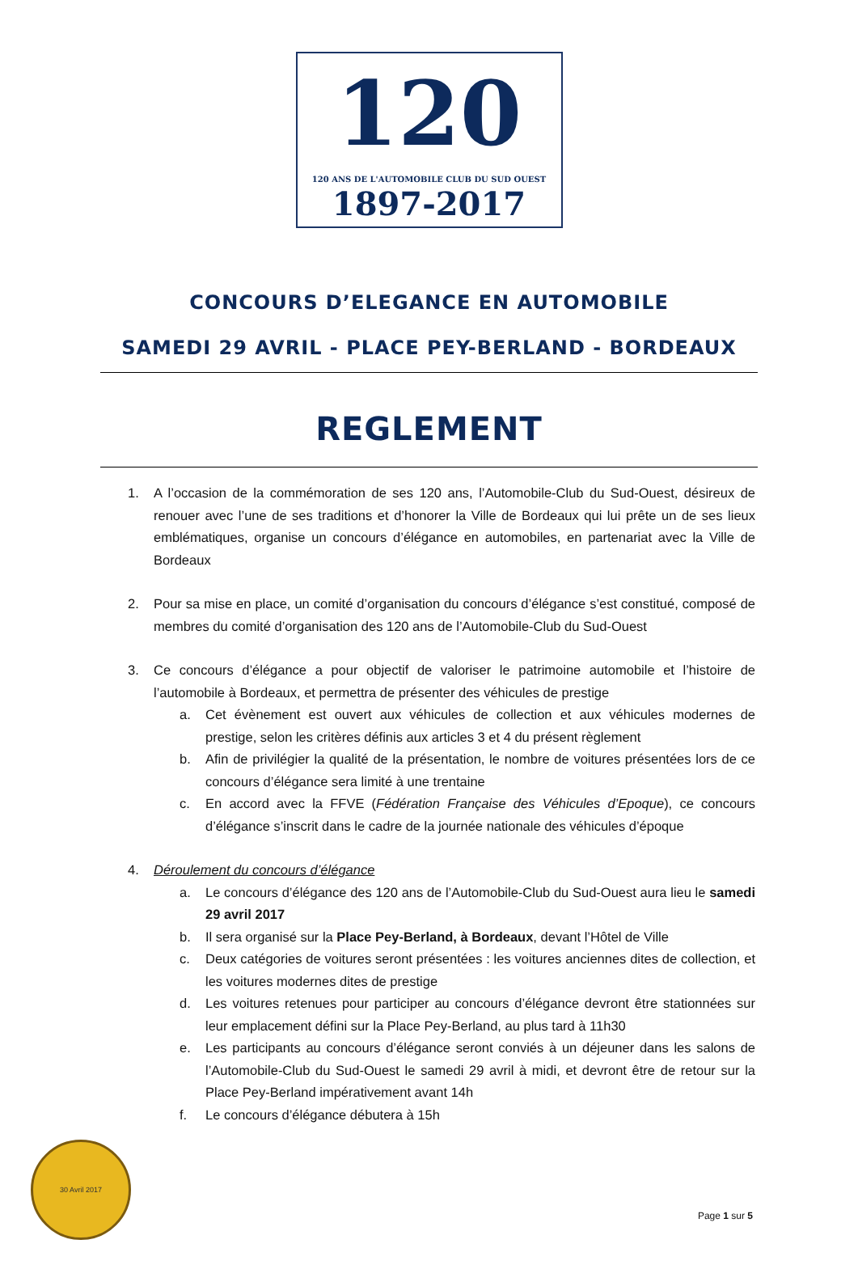120
120 ANS DE L'AUTOMOBILE CLUB DU SUD OUEST
1897-2017
CONCOURS D’ELEGANCE EN AUTOMOBILE
SAMEDI 29 AVRIL - PLACE PEY-BERLAND - BORDEAUX
REGLEMENT
1. A l’occasion de la commémoration de ses 120 ans, l’Automobile-Club du Sud-Ouest, désireux de renouer avec l’une de ses traditions et d’honorer la Ville de Bordeaux qui lui prête un de ses lieux emblématiques, organise un concours d’élégance en automobiles, en partenariat avec la Ville de Bordeaux
2. Pour sa mise en place, un comité d’organisation du concours d’élégance s’est constitué, composé de membres du comité d’organisation des 120 ans de l’Automobile-Club du Sud-Ouest
3. Ce concours d’élégance a pour objectif de valoriser le patrimoine automobile et l’histoire de l’automobile à Bordeaux, et permettra de présenter des véhicules de prestige
a. Cet évènement est ouvert aux véhicules de collection et aux véhicules modernes de prestige, selon les critères définis aux articles 3 et 4 du présent règlement
b. Afin de privilégier la qualité de la présentation, le nombre de voitures présentées lors de ce concours d’élégance sera limité à une trentaine
c. En accord avec la FFVE (Fédération Française des Véhicules d’Epoque), ce concours d’élégance s’inscrit dans le cadre de la journée nationale des véhicules d’époque
4. Déroulement du concours d’élégance
a. Le concours d’élégance des 120 ans de l’Automobile-Club du Sud-Ouest aura lieu le samedi 29 avril 2017
b. Il sera organisé sur la Place Pey-Berland, à Bordeaux, devant l’Hôtel de Ville
c. Deux catégories de voitures seront présentées : les voitures anciennes dites de collection, et les voitures modernes dites de prestige
d. Les voitures retenues pour participer au concours d’élégance devront être stationnées sur leur emplacement défini sur la Place Pey-Berland, au plus tard à 11h30
e. Les participants au concours d’élégance seront conviés à un déjeuner dans les salons de l’Automobile-Club du Sud-Ouest le samedi 29 avril à midi, et devront être de retour sur la Place Pey-Berland impérativement avant 14h
f. Le concours d’élégance débutera à 15h
30 Avril 2017
Page 1 sur 5